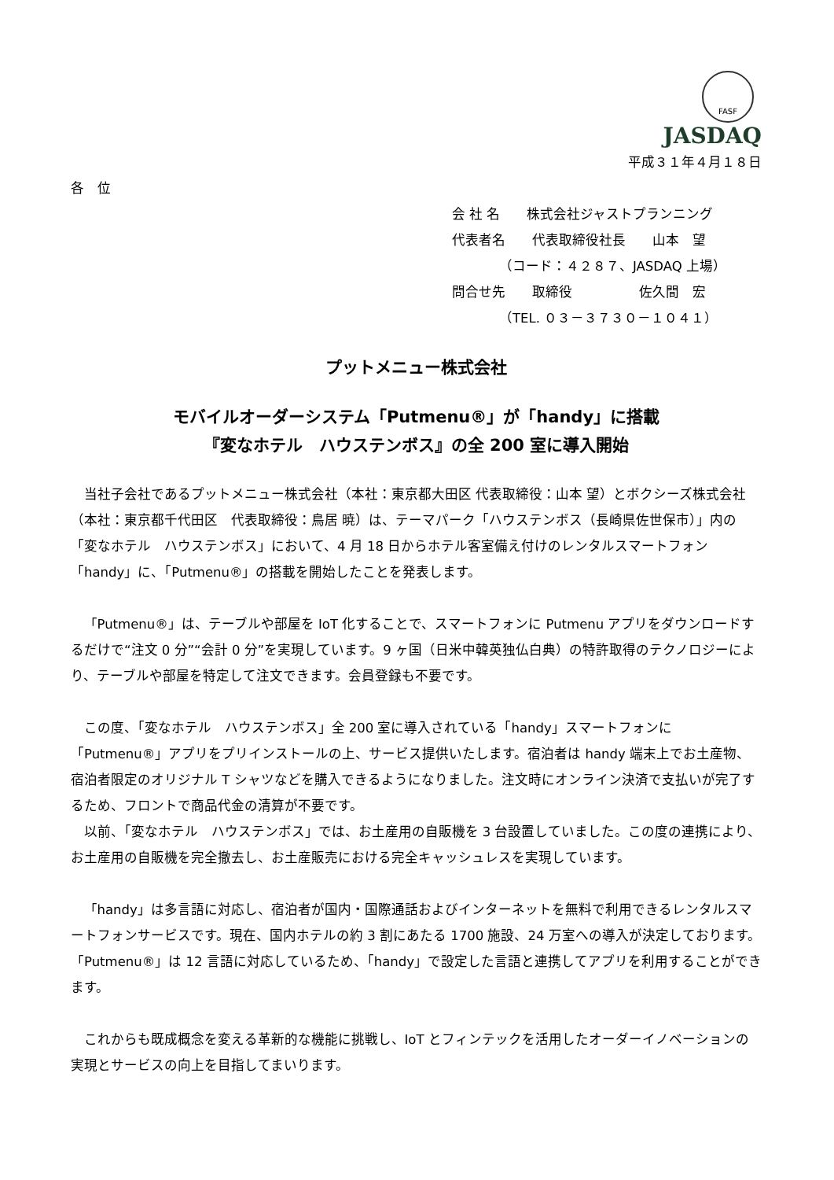FASF
JASDAQ
平成３１年４月１８日
各　位
会 社 名　　株式会社ジャストプランニング
代表者名　　代表取締役社長　　山本　望
　　　　（コード：４２８７、JASDAQ 上場）
問合せ先　　取締役　　　　　佐久間　宏
　　　　（TEL. ０３－３７３０－１０４１）
プットメニュー株式会社
モバイルオーダーシステム「Putmenu®」が「handy」に搭載
『変なホテル　ハウステンボス』の全 200 室に導入開始
当社子会社であるプットメニュー株式会社（本社：東京都大田区 代表取締役：山本 望）とボクシーズ株式会社（本社：東京都千代田区　代表取締役：鳥居 暁）は、テーマパーク「ハウステンボス（長崎県佐世保市）」内の「変なホテル　ハウステンボス」において、4 月 18 日からホテル客室備え付けのレンタルスマートフォン「handy」に、「Putmenu®」の搭載を開始したことを発表します。
「Putmenu®」は、テーブルや部屋を IoT 化することで、スマートフォンに Putmenu アプリをダウンロードするだけで“注文 0 分”“会計 0 分”を実現しています。9 ヶ国（日米中韓英独仏白典）の特許取得のテクノロジーにより、テーブルや部屋を特定して注文できます。会員登録も不要です。
この度、「変なホテル　ハウステンボス」全 200 室に導入されている「handy」スマートフォンに「Putmenu®」アプリをプリインストールの上、サービス提供いたします。宿泊者は handy 端末上でお土産物、宿泊者限定のオリジナル T シャツなどを購入できるようになりました。注文時にオンライン決済で支払いが完了するため、フロントで商品代金の清算が不要です。
以前、「変なホテル　ハウステンボス」では、お土産用の自販機を 3 台設置していました。この度の連携により、お土産用の自販機を完全撤去し、お土産販売における完全キャッシュレスを実現しています。
「handy」は多言語に対応し、宿泊者が国内・国際通話およびインターネットを無料で利用できるレンタルスマートフォンサービスです。現在、国内ホテルの約 3 割にあたる 1700 施設、24 万室への導入が決定しております。「Putmenu®」は 12 言語に対応しているため、「handy」で設定した言語と連携してアプリを利用することができます。
これからも既成概念を変える革新的な機能に挑戦し、IoT とフィンテックを活用したオーダーイノベーションの実現とサービスの向上を目指してまいります。